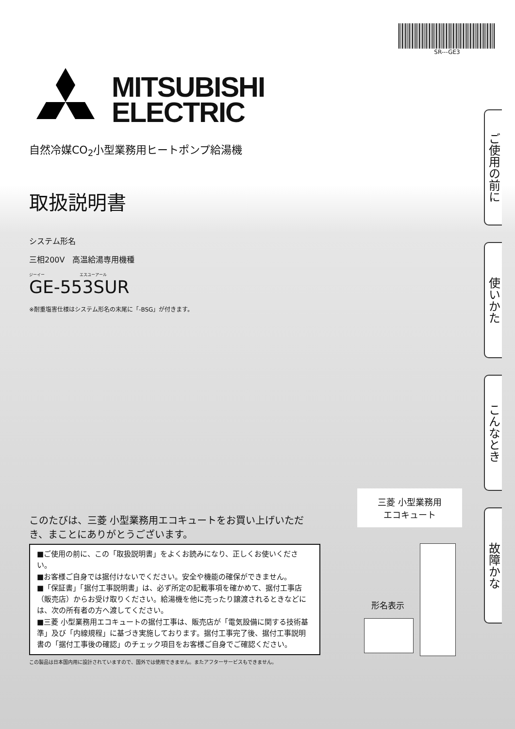SR---GE3
MITSUBISHI
ELECTRIC
自然冷媒CO<sub>2</sub>小型業務用ヒートポンプ給湯機
取扱説明書
システム形名
三相200V　高温給湯専用機種
ジーイー　　　　　　　　　エスユーアール
GE-553SUR
※耐重塩害仕様はシステム形名の末尾に「-BSG」が付きます。
ご使用の前に
使いかた
こんなとき
故障かな
このたびは、三菱 小型業務用エコキュートをお買い上げいただき、まことにありがとうございます。
■ご使用の前に、この「取扱説明書」をよくお読みになり、正しくお使いください。
■お客様ご自身では据付けないでください。安全や機能の確保ができません。
■「保証書」「据付工事説明書」は、必ず所定の記載事項を確かめて、据付工事店（販売店）からお受け取りください。給湯機を他に売ったり譲渡されるときなどには、次の所有者の方へ渡してください。
■三菱 小型業務用エコキュートの据付工事は、販売店が「電気設備に関する技術基準」及び「内線規程」に基づき実施しております。据付工事完了後、据付工事説明書の「据付工事後の確認」のチェック項目をお客様ご自身でご確認ください。
この製品は日本国内用に設計されていますので、国外では使用できません。またアフターサービスもできません。
三菱 小型業務用
エコキュート
形名表示